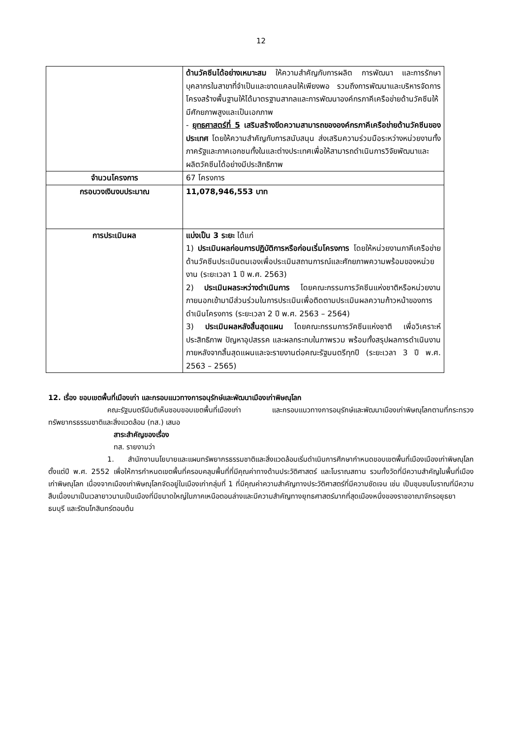12
| | ด้านวัคซีนได้อย่างเหมาะสม ให้ความสำคัญกับการผลิต การพัฒนา และการรักษาบุคลากรในสาขาที่จำเป็นและขาดแคลนให้เพียงพอ รวมถึงการพัฒนาและบริหารจัดการโครงสร้างพื้นฐานให้ได้มาตรฐานสากลและการพัฒนาองค์กรภาคีเครือข่ายด้านวัคซีนให้มีศักยภาพสูงและเป็นเอกภาพ - ยุทธศาสตร์ที่ 5 เสริมสร้างขีดความสามารถขององค์กรภาคีเครือข่ายด้านวัคซีนของประเทศ โดยให้ความสำคัญกับการสนับสนุน ส่งเสริมความร่วมมือระหว่างหน่วยงานทั้งภาครัฐและภาคเอกชนทั้งในและต่างประเทศเพื่อให้สามารถดำเนินการวิจัยพัฒนาและผลิตวัคซีนได้อย่างมีประสิทธิภาพ |
| จำนวนโครงการ | 67 โครงการ |
| กรอบวงเงินงบประมาณ | 11,078,946,553 บาท |
| การประเมินผล | แบ่งเป็น 3 ระยะ ได้แก่ 1) ประเมินผลก่อนการปฏิบัติการหรือก่อนเริ่มโครงการ โดยให้หน่วยงานภาคีเครือข่ายด้านวัคซีนประเมินตนเองเพื่อประเมินสถานการณ์และศักยภาพความพร้อมของหน่วยงาน (ระยะเวลา 1 ปี พ.ศ. 2563) 2) ประเมินผลระหว่างดำเนินการ โดยคณะกรรมการวัคซีนแห่งชาติหรือหน่วยงานภายนอกเข้ามามีส่วนร่วมในการประเมินเพื่อติดตามประเมินผลความก้าวหน้าของการดำเนินโครงการ (ระยะเวลา 2 ปี พ.ศ. 2563 – 2564) 3) ประเมินผลหลังสิ้นสุดแผน โดยคณะกรรมการวัคซีนแห่งชาติ เพื่อวิเคราะห์ประสิทธิภาพ ปัญหาอุปสรรค และผลกระทบในภาพรวม พร้อมทั้งสรุปผลการดำเนินงานภายหลังจากสิ้นสุดแผนและจะรายงานต่อคณะรัฐมนตรีทุกปี (ระยะเวลา 3 ปี พ.ศ. 2563 – 2565) |
12. เรื่อง ขอบเขตพื้นที่เมืองเก่า และกรอบแนวทางการอนุรักษ์และพัฒนาเมืองเก่าพิษณุโลก
คณะรัฐมนตรีมีมติเห็นชอบขอบเขตพื้นที่เมืองเก่า และกรอบแนวทางการอนุรักษ์และพัฒนาเมืองเก่าพิษณุโลกตามที่กระทรวงทรัพยากรธรรมชาติและสิ่งแวดล้อม (ทส.) เสนอ
สาระสำคัญของเรื่อง
ทส. รายงานว่า
1. สำนักงานนโยบายและแผนทรัพยากรธรรมชาติและสิ่งแวดล้อมเริ่มดำเนินการศึกษากำหนดขอบเขตพื้นที่เมืองเมืองเก่าพิษณุโลก ตั้งแต่ปี พ.ศ. 2552 เพื่อให้การกำหนดเขตพื้นที่ครอบคลุมพื้นที่ที่มีคุณค่าทางด้านประวัติศาสตร์ และโบราณสถาน รวมทั้งวัดที่มีความสำคัญในพื้นที่เมืองเก่าพิษณุโลก เนื่องจากเมืองเก่าพิษณุโลกจัดอยู่ในเมืองเก่ากลุ่มที่ 1 ที่มีคุณค่าความสำคัญทางประวัติศาสตร์ที่มีความชัดเจน เช่น เป็นชุมชนโบราณที่มีความสืบเนื่องมาเป็นเวลายาวนานเป็นเมืองที่มีขนาดใหญ่ในภาคเหนือตอนล่างและมีความสำคัญทางยุทธศาสตร์มากที่สุดเมืองหนึ่งของราชอาณาจักรอยุธยา ธนบุรี และรัตนโกสินทร์ตอนต้น